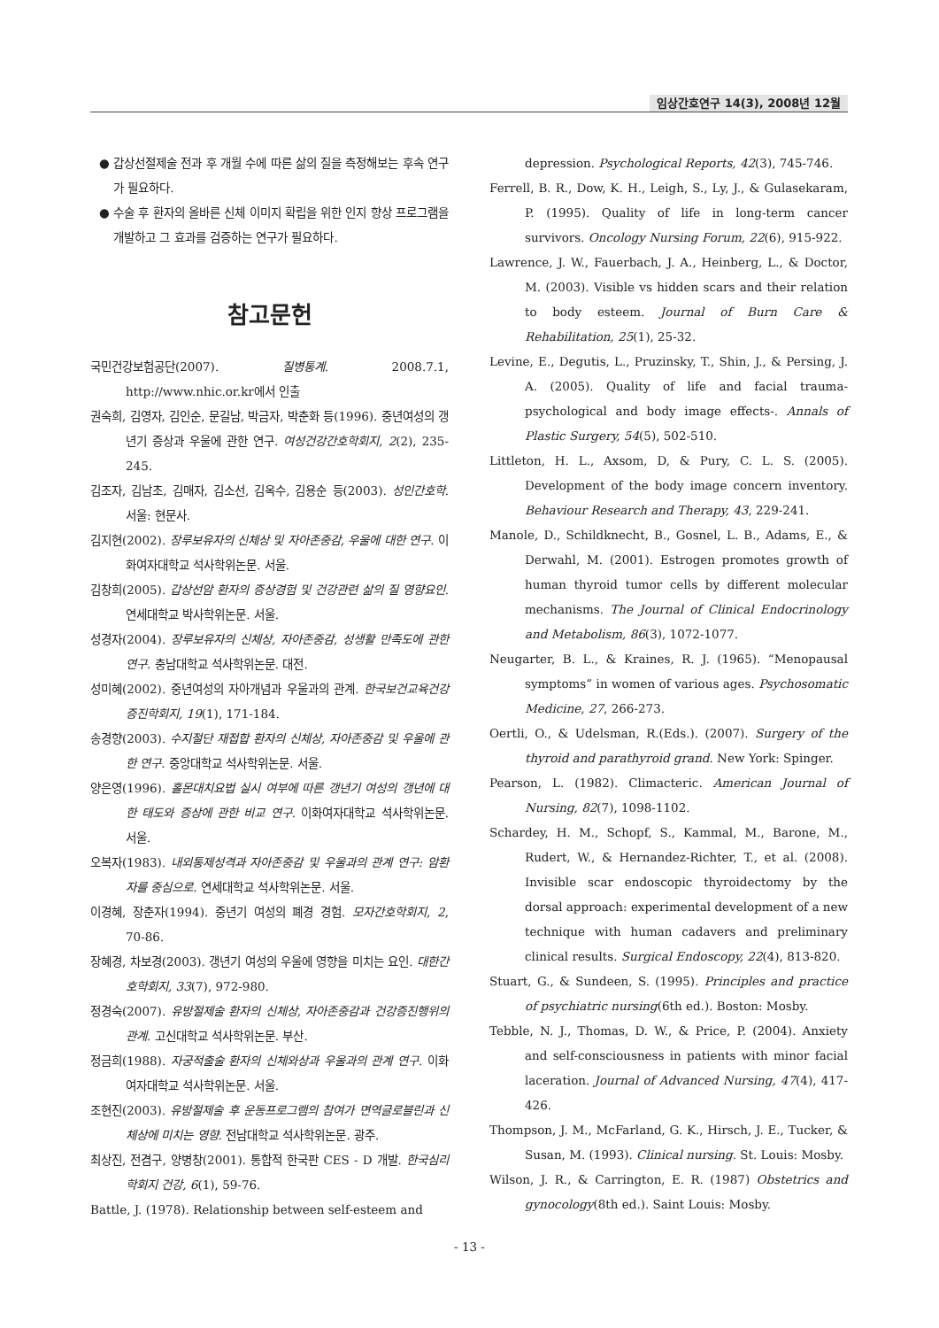임상간호연구 14(3), 2008년 12월
● 갑상선절제술 전과 후 개월 수에 따른 삶의 질을 측정해보는 후속 연구가 필요하다.
● 수술 후 환자의 올바른 신체 이미지 확립을 위한 인지 향상 프로그램을 개발하고 그 효과를 검증하는 연구가 필요하다.
참고문헌
국민건강보험공단(2007). 질병통계. 2008.7.1, http://www.nhic.or.kr에서 인출
권숙희, 김영자, 김인순, 문길남, 박금자, 박춘화 등(1996). 중년여성의 갱년기 증상과 우울에 관한 연구. 여성건강간호학회지, 2(2), 235-245.
김조자, 김남초, 김매자, 김소선, 김옥수, 김용순 등(2003). 성인간호학. 서울: 현문사.
김지현(2002). 장루보유자의 신체상 및 자아존중감, 우울에 대한 연구. 이화여자대학교 석사학위논문. 서울.
김창희(2005). 갑상선암 환자의 증상경험 및 건강관련 삶의 질 영향요인. 연세대학교 박사학위논문. 서울.
성경자(2004). 장루보유자의 신체상, 자아존중감, 성생활 만족도에 관한 연구. 충남대학교 석사학위논문. 대전.
성미혜(2002). 중년여성의 자아개념과 우울과의 관계. 한국보건교육건강증진학회지, 19(1), 171-184.
송경향(2003). 수지절단 재접합 환자의 신체상, 자아존중감 및 우울에 관한 연구. 중앙대학교 석사학위논문. 서울.
양은영(1996). 홀몬대치요법 실시 여부에 따른 갱년기 여성의 갱년에 대한 태도와 증상에 관한 비교 연구. 이화여자대학교 석사학위논문. 서울.
오복자(1983). 내외통제성격과 자아존중감 및 우울과의 관계 연구: 암환자를 중심으로. 연세대학교 석사학위논문. 서울.
이경혜, 장춘자(1994). 중년기 여성의 폐경 경험. 모자간호학회지, 2, 70-86.
장혜경, 차보경(2003). 갱년기 여성의 우울에 영향을 미치는 요인. 대한간호학회지, 33(7), 972-980.
정경숙(2007). 유방절제술 환자의 신체상, 자아존중감과 건강증진행위의 관계. 고신대학교 석사학위논문. 부산.
정금희(1988). 자궁적출술 환자의 신체와상과 우울과의 관계 연구. 이화여자대학교 석사학위논문. 서울.
조현진(2003). 유방절제술 후 운동프로그램의 참여가 면역글로블린과 신체상에 미치는 영향. 전남대학교 석사학위논문. 광주.
최상진, 전겸구, 양병창(2001). 통합적 한국판 CES - D 개발. 한국심리학회지 건강, 6(1), 59-76.
Battle, J. (1978). Relationship between self-esteem and
depression. Psychological Reports, 42(3), 745-746.
Ferrell, B. R., Dow, K. H., Leigh, S., Ly, J., & Gulasekaram, P. (1995). Quality of life in long-term cancer survivors. Oncology Nursing Forum, 22(6), 915-922.
Lawrence, J. W., Fauerbach, J. A., Heinberg, L., & Doctor, M. (2003). Visible vs hidden scars and their relation to body esteem. Journal of Burn Care & Rehabilitation, 25(1), 25-32.
Levine, E., Degutis, L., Pruzinsky, T., Shin, J., & Persing, J. A. (2005). Quality of life and facial trauma-psychological and body image effects-. Annals of Plastic Surgery, 54(5), 502-510.
Littleton, H. L., Axsom, D, & Pury, C. L. S. (2005). Development of the body image concern inventory. Behaviour Research and Therapy, 43, 229-241.
Manole, D., Schildknecht, B., Gosnel, L. B., Adams, E., & Derwahl, M. (2001). Estrogen promotes growth of human thyroid tumor cells by different molecular mechanisms. The Journal of Clinical Endocrinology and Metabolism, 86(3), 1072-1077.
Neugarter, B. L., & Kraines, R. J. (1965). “Menopausal symptoms” in women of various ages. Psychosomatic Medicine, 27, 266-273.
Oertli, O., & Udelsman, R.(Eds.). (2007). Surgery of the thyroid and parathyroid grand. New York: Spinger.
Pearson, L. (1982). Climacteric. American Journal of Nursing, 82(7), 1098-1102.
Schardey, H. M., Schopf, S., Kammal, M., Barone, M., Rudert, W., & Hernandez-Richter, T., et al. (2008). Invisible scar endoscopic thyroidectomy by the dorsal approach: experimental development of a new technique with human cadavers and preliminary clinical results. Surgical Endoscopy, 22(4), 813-820.
Stuart, G., & Sundeen, S. (1995). Principles and practice of psychiatric nursing(6th ed.). Boston: Mosby.
Tebble, N. J., Thomas, D. W., & Price, P. (2004). Anxiety and self-consciousness in patients with minor facial laceration. Journal of Advanced Nursing, 47(4), 417-426.
Thompson, J. M., McFarland, G. K., Hirsch, J. E., Tucker, & Susan, M. (1993). Clinical nursing. St. Louis: Mosby.
Wilson, J. R., & Carrington, E. R. (1987) Obstetrics and gynocology(8th ed.). Saint Louis: Mosby.
- 13 -